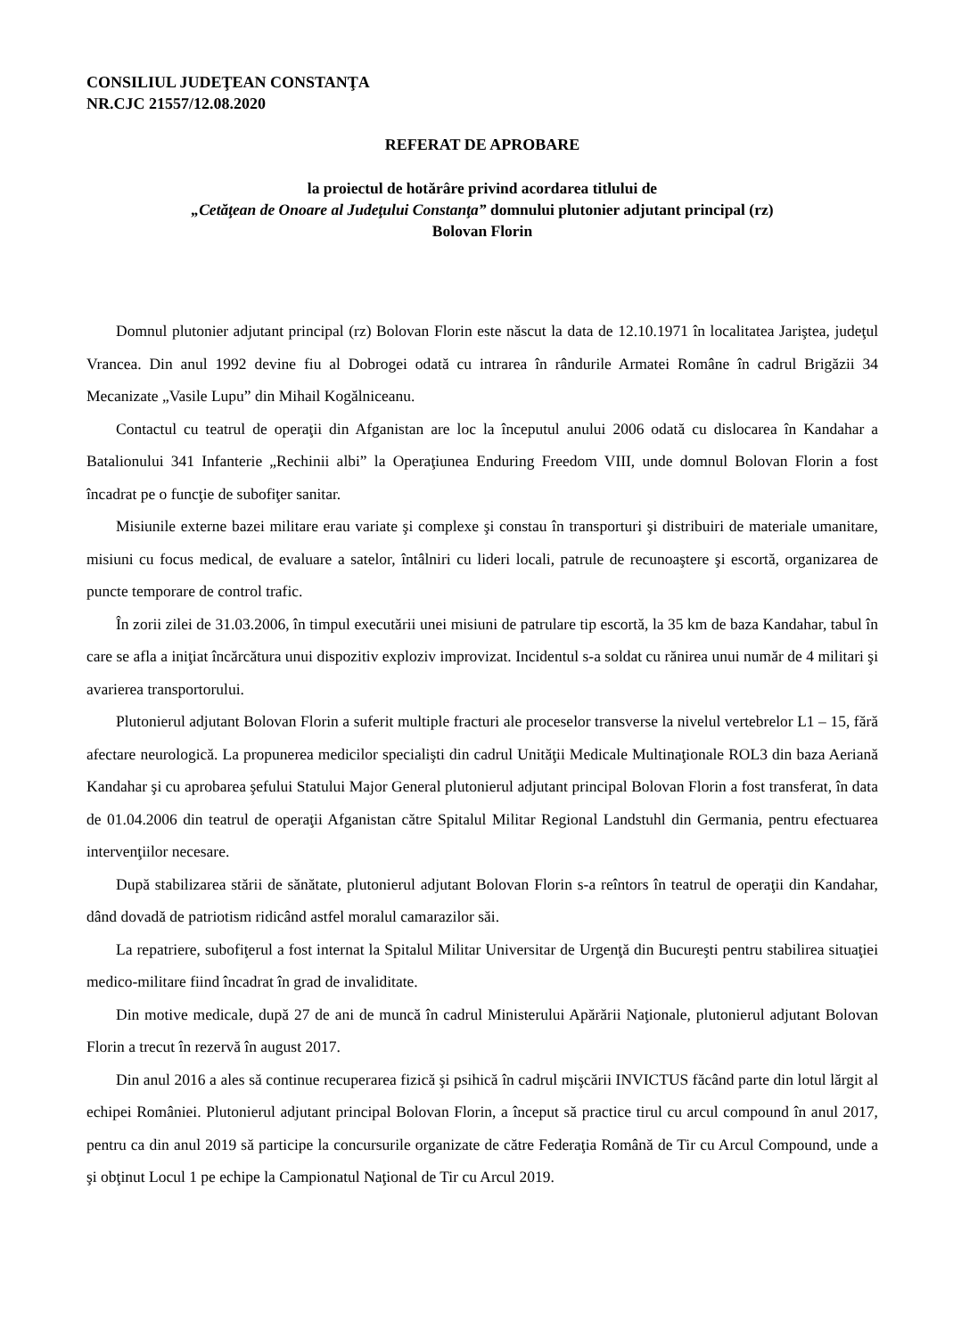CONSILIUL JUDEŢEAN CONSTANŢA
NR.CJC 21557/12.08.2020
REFERAT DE APROBARE
la proiectul de hotărâre privind acordarea titlului de
„Cetăţean de Onoare al Judeţului Constanţa” domnului plutonier adjutant principal (rz)
Bolovan Florin
Domnul plutonier adjutant principal (rz) Bolovan Florin este născut la data de 12.10.1971 în localitatea Jariştea, judeţul Vrancea. Din anul 1992 devine fiu al Dobrogei odată cu intrarea în rândurile Armatei Române în cadrul Brigăzii 34 Mecanizate „Vasile Lupu” din Mihail Kogălniceanu.
Contactul cu teatrul de operaţii din Afganistan are loc la începutul anului 2006 odată cu dislocarea în Kandahar a Batalionului 341 Infanterie „Rechinii albi” la Operaţiunea Enduring Freedom VIII, unde domnul Bolovan Florin a fost încadrat pe o funcţie de subofiţer sanitar.
Misiunile externe bazei militare erau variate şi complexe şi constau în transporturi şi distribuiri de materiale umanitare, misiuni cu focus medical, de evaluare a satelor, întâlniri cu lideri locali, patrule de recunoaştere şi escortă, organizarea de puncte temporare de control trafic.
În zorii zilei de 31.03.2006, în timpul executării unei misiuni de patrulare tip escortă, la 35 km de baza Kandahar, tabul în care se afla a iniţiat încărcătura unui dispozitiv exploziv improvizat. Incidentul s-a soldat cu rănirea unui număr de 4 militari şi avarierea transportorului.
Plutonierul adjutant Bolovan Florin a suferit multiple fracturi ale proceselor transverse la nivelul vertebrelor L1 – 15, fără afectare neurologică. La propunerea medicilor specialişti din cadrul Unităţii Medicale Multinaţionale ROL3 din baza Aeriană Kandahar şi cu aprobarea şefului Statului Major General plutonierul adjutant principal Bolovan Florin a fost transferat, în data de 01.04.2006 din teatrul de operaţii Afganistan către Spitalul Militar Regional Landstuhl din Germania, pentru efectuarea intervenţiilor necesare.
După stabilizarea stării de sănătate, plutonierul adjutant Bolovan Florin s-a reîntors în teatrul de operaţii din Kandahar, dând dovadă de patriotism ridicând astfel moralul camarazilor săi.
La repatriere, subofiţerul a fost internat la Spitalul Militar Universitar de Urgenţă din Bucureşti pentru stabilirea situaţiei medico-militare fiind încadrat în grad de invaliditate.
Din motive medicale, după 27 de ani de muncă în cadrul Ministerului Apărării Naţionale, plutonierul adjutant Bolovan Florin a trecut în rezervă în august 2017.
Din anul 2016 a ales să continue recuperarea fizică şi psihică în cadrul mişcării INVICTUS făcând parte din lotul lărgit al echipei României. Plutonierul adjutant principal Bolovan Florin, a început să practice tirul cu arcul compound în anul 2017, pentru ca din anul 2019 să participe la concursurile organizate de către Federaţia Română de Tir cu Arcul Compound, unde a şi obţinut Locul 1 pe echipe la Campionatul Naţional de Tir cu Arcul 2019.